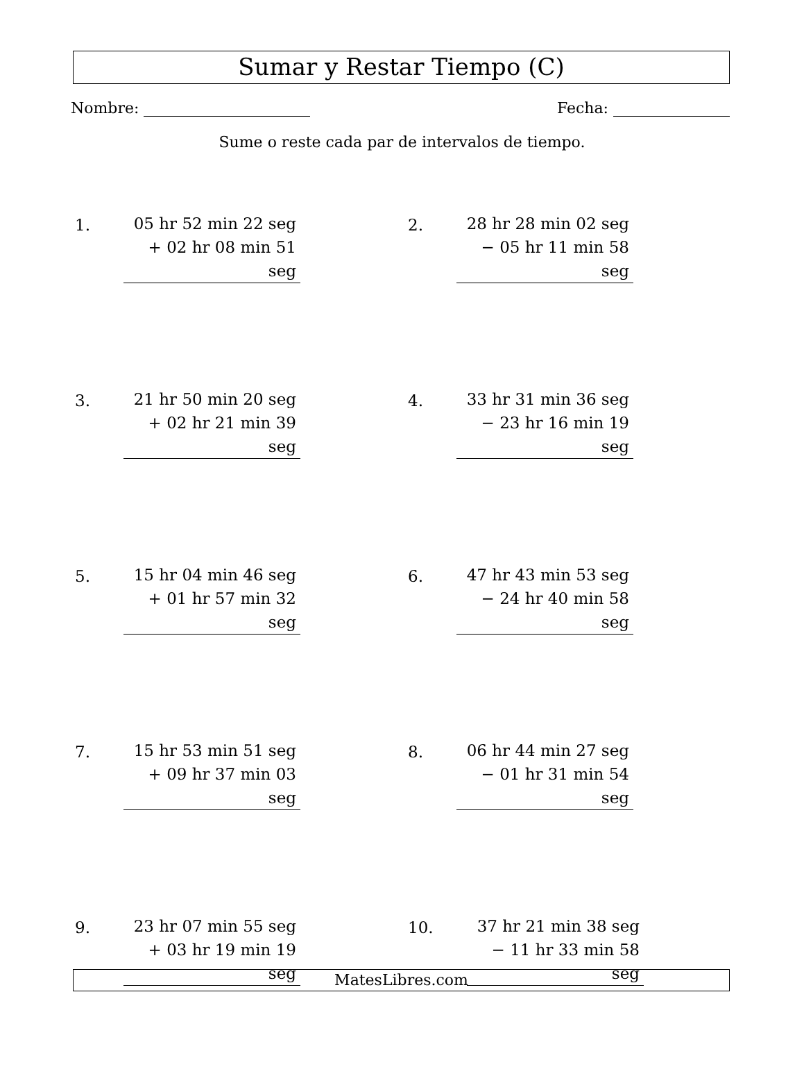Sumar y Restar Tiempo (C)
Nombre: Fecha:
Sume o reste cada par de intervalos de tiempo.
1.
05 hr 52 min 22 seg
+ 02 hr 08 min 51 seg
2.
28 hr 28 min 02 seg
− 05 hr 11 min 58 seg
3.
21 hr 50 min 20 seg
+ 02 hr 21 min 39 seg
4.
33 hr 31 min 36 seg
− 23 hr 16 min 19 seg
5.
15 hr 04 min 46 seg
+ 01 hr 57 min 32 seg
6.
47 hr 43 min 53 seg
− 24 hr 40 min 58 seg
7.
15 hr 53 min 51 seg
+ 09 hr 37 min 03 seg
8.
06 hr 44 min 27 seg
− 01 hr 31 min 54 seg
9.
23 hr 07 min 55 seg
+ 03 hr 19 min 19 seg
10.
37 hr 21 min 38 seg
− 11 hr 33 min 58 seg
MatesLibres.com